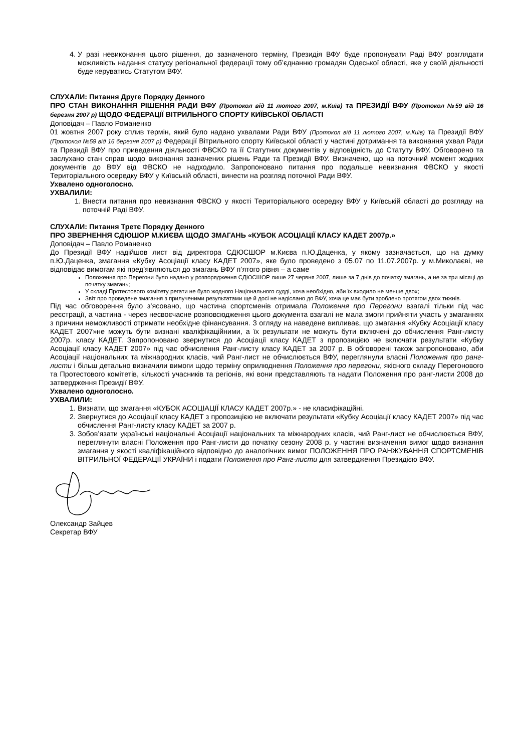4. У разі невиконання цього рішення, до зазначеного терміну, Президія ВФУ буде пропонувати Раді ВФУ розглядати можливість надання статусу регіональної федерації тому об’єднанню громадян Одеської області, яке у своїй діяльності буде керуватись Статутом ВФУ.
СЛУХАЛИ: Питання Друге Порядку Денного
ПРО СТАН ВИКОНАННЯ РІШЕННЯ РАДИ ВФУ (Протокол від 11 лютого 2007, м.Київ) та ПРЕЗИДІЇ ВФУ (Протокол №59 від 16 березня 2007 р) ЩОДО ФЕДЕРАЦІЇ ВІТРИЛЬНОГО СПОРТУ КИЇВСЬКОЇ ОБЛАСТІ
Доповідач – Павло Романенко
01 жовтня 2007 року сплив термін, який було надано ухвалами Ради ВФУ (Протокол від 11 лютого 2007, м.Київ) та Президії ВФУ (Протокол №59 від 16 березня 2007 р) Федерації Вітрильного спорту Київської області у частині дотримання та виконання ухвал Ради та Президії ВФУ про приведення діяльності ФВСКО та її Статутних документів у відповідність до Статуту ВФУ. Обговорено та заслухано стан справ щодо виконання зазначених рішень Ради та Президії ВФУ. Визначено, що на поточний момент жодних документів до ВФУ від ФВСКО не надходило. Запропоновано питання про подальше невизнання ФВСКО у якості Територіального осередку ВФУ у Київській області, винести на розгляд поточної Ради ВФУ.
Ухвалено одноголосно.
УХВАЛИЛИ:
1. Внести питання про невизнання ФВСКО у якості Територіального осередку ВФУ у Київській області до розгляду на поточній Раді ВФУ.
СЛУХАЛИ: Питання Третє Порядку Денного
ПРО ЗВЕРНЕННЯ СДЮШОР М.КИЄВА ЩОДО ЗМАГАНЬ «КУБОК АСОЦІАЦІЇ КЛАСУ КАДЕТ 2007р.»
Доповідач – Павло Романенко
До Президії ВФУ надійшов лист від директора СДЮСШОР м.Києва п.Ю.Даценка, у якому зазначається, що на думку п.Ю.Даценка, змагання «Кубку Асоціації класу КАДЕТ 2007», яке було проведено з 05.07 по 11.07.2007р. у м.Миколаєві, не відповідає вимогам які пред’являються до змагань ВФУ п’ятого рівня – а саме
Положення про Перегони було надано у розпорядження СДЮСШОР лише 27 червня 2007, лише за 7 днів до початку змагань, а не за три місяці до початку змагань;
У складі Протестового комітету регати не було жодного Національного судді, хоча необхідно, аби їх входило не менше двох;
Звіт про проведене змагання з прилученими результатами ще й досі не надіслано до ВФУ, хоча це має бути зроблено протягом двох тижнів.
Під час обговорення було з’ясовано, що частина спортсменів отримала Положення про Перегони взагалі тільки під час реєстрації, а частина - через несвоєчасне розповсюдження цього документа взагалі не мала змоги прийняти участь у змаганнях з причини неможливості отримати необхідне фінансування. З огляду на наведене випливає, що змагання «Кубку Асоціації класу КАДЕТ 2007»не можуть бути визнані кваліфікаційними, а їх результати не можуть бути включені до обчислення Ранг-листу 2007р. класу КАДЕТ. Запропоновано звернутися до Асоціації класу КАДЕТ з пропозицією не включати результати «Кубку Асоціації класу КАДЕТ 2007» під час обчислення Ранг-листу класу КАДЕТ за 2007 р. В обговорені також запропоновано, аби Асоціації національних та міжнародних класів, чий Ранг-лист не обчислюється ВФУ, переглянули власні Положення про ранг-листи і більш детально визначили вимоги щодо терміну оприлюднення Положення про перегони, якісного складу Перегонового та Протестового комітетів, кількості учасників та регіонів, які вони представляють та надати Положення про ранг-листи 2008 до затвердження Президії ВФУ.
Ухвалено одноголосно.
УХВАЛИЛИ:
1. Визнати, що змагання «КУБОК АСОЦІАЦІЇ КЛАСУ КАДЕТ 2007р.» - не класифікаційні.
2. Звернутися до Асоціації класу КАДЕТ з пропозицією не включати результати «Кубку Асоціації класу КАДЕТ 2007» під час обчислення Ранг-листу класу КАДЕТ за 2007 р.
3. Зобов’язати українські національні Асоціації національних та міжнародних класів, чий Ранг-лист не обчислюється ВФУ, переглянути власні Положення про Ранг-листи до початку сезону 2008 р. у частині визначення вимог щодо визнання змагання у якості кваліфікаційного відповідно до аналогічних вимог ПОЛОЖЕННЯ ПРО РАНЖУВАННЯ СПОРТСМЕНІВ ВІТРИЛЬНОЇ ФЕДЕРАЦІЇ УКРАЇНИ і подати Положення про Ранг-листи для затвердження Президією ВФУ.
Олександр Зайцев
Секретар ВФУ